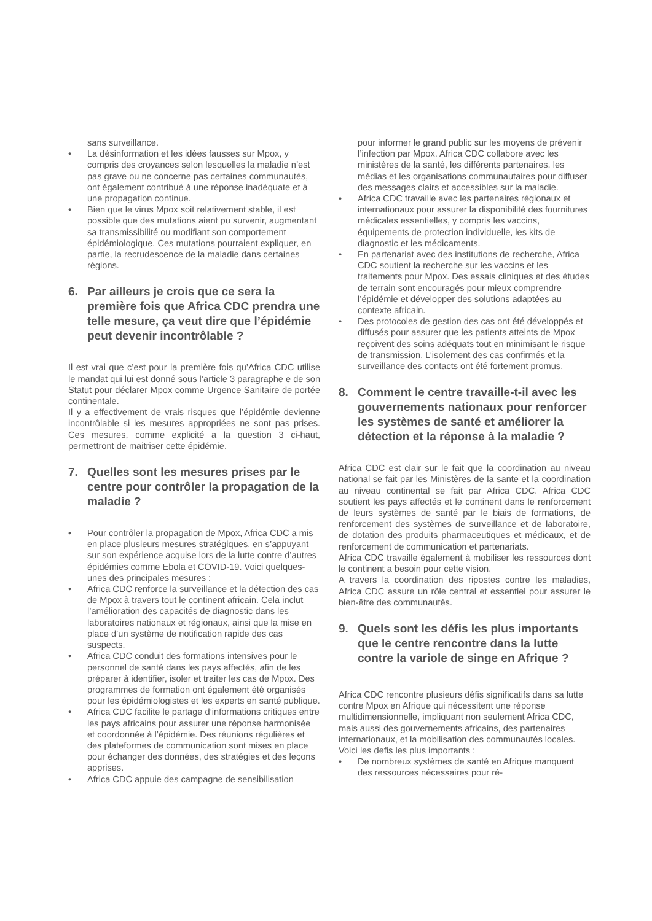sans surveillance.
• La désinformation et les idées fausses sur Mpox, y compris des croyances selon lesquelles la maladie n’est pas grave ou ne concerne pas certaines communautés, ont également contribué à une réponse inadéquate et à une propagation continue.
• Bien que le virus Mpox soit relativement stable, il est possible que des mutations aient pu survenir, augmentant sa transmissibilité ou modifiant son comportement épidémiologique. Ces mutations pourraient expliquer, en partie, la recrudescence de la maladie dans certaines régions.
6. Par ailleurs je crois que ce sera la première fois que Africa CDC prendra une telle mesure, ça veut dire que l’épidémie peut devenir incontrôlable ?
Il est vrai que c’est pour la première fois qu’Africa CDC utilise le mandat qui lui est donné sous l’article 3 paragraphe e de son Statut pour déclarer Mpox comme Urgence Sanitaire de portée continentale.
Il y a effectivement de vrais risques que l’épidémie devienne incontrôlable si les mesures appropriées ne sont pas prises. Ces mesures, comme explicité a la question 3 ci-haut, permettront de maitriser cette épidémie.
7. Quelles sont les mesures prises par le centre pour contrôler la propagation de la maladie ?
• Pour contrôler la propagation de Mpox, Africa CDC a mis en place plusieurs mesures stratégiques, en s’appuyant sur son expérience acquise lors de la lutte contre d’autres épidémies comme Ebola et COVID-19. Voici quelques-unes des principales mesures :
• Africa CDC renforce la surveillance et la détection des cas de Mpox à travers tout le continent africain. Cela inclut l’amélioration des capacités de diagnostic dans les laboratoires nationaux et régionaux, ainsi que la mise en place d’un système de notification rapide des cas suspects.
• Africa CDC conduit des formations intensives pour le personnel de santé dans les pays affectés, afin de les préparer à identifier, isoler et traiter les cas de Mpox. Des programmes de formation ont également été organisés pour les épidémiologistes et les experts en santé publique.
• Africa CDC facilite le partage d’informations critiques entre les pays africains pour assurer une réponse harmonisée et coordonnée à l’épidémie. Des réunions régulières et des plateformes de communication sont mises en place pour échanger des données, des stratégies et des leçons apprises.
• Africa CDC appuie des campagne de sensibilisation
pour informer le grand public sur les moyens de prévenir l’infection par Mpox. Africa CDC collabore avec les ministères de la santé, les différents partenaires, les médias et les organisations communautaires pour diffuser des messages clairs et accessibles sur la maladie.
• Africa CDC travaille avec les partenaires régionaux et internationaux pour assurer la disponibilité des fournitures médicales essentielles, y compris les vaccins, équipements de protection individuelle, les kits de diagnostic et les médicaments.
• En partenariat avec des institutions de recherche, Africa CDC soutient la recherche sur les vaccins et les traitements pour Mpox. Des essais cliniques et des études de terrain sont encouragés pour mieux comprendre l’épidémie et développer des solutions adaptées au contexte africain.
• Des protocoles de gestion des cas ont été développés et diffusés pour assurer que les patients atteints de Mpox reçoivent des soins adéquats tout en minimisant le risque de transmission. L’isolement des cas confirmés et la surveillance des contacts ont été fortement promus.
8. Comment le centre travaille-t-il avec les gouvernements nationaux pour renforcer les systèmes de santé et améliorer la détection et la réponse à la maladie ?
Africa CDC est clair sur le fait que la coordination au niveau national se fait par les Ministères de la sante et la coordination au niveau continental se fait par Africa CDC. Africa CDC soutient les pays affectés et le continent dans le renforcement de leurs systèmes de santé par le biais de formations, de renforcement des systèmes de surveillance et de laboratoire, de dotation des produits pharmaceutiques et médicaux, et de renforcement de communication et partenariats.
Africa CDC travaille également à mobiliser les ressources dont le continent a besoin pour cette vision.
A travers la coordination des ripostes contre les maladies, Africa CDC assure un rôle central et essentiel pour assurer le bien-être des communautés.
9. Quels sont les défis les plus importants que le centre rencontre dans la lutte contre la variole de singe en Afrique ?
Africa CDC rencontre plusieurs défis significatifs dans sa lutte contre Mpox en Afrique qui nécessitent une réponse multidimensionnelle, impliquant non seulement Africa CDC, mais aussi des gouvernements africains, des partenaires internationaux, et la mobilisation des communautés locales. Voici les defis les plus importants :
• De nombreux systèmes de santé en Afrique manquent des ressources nécessaires pour ré-